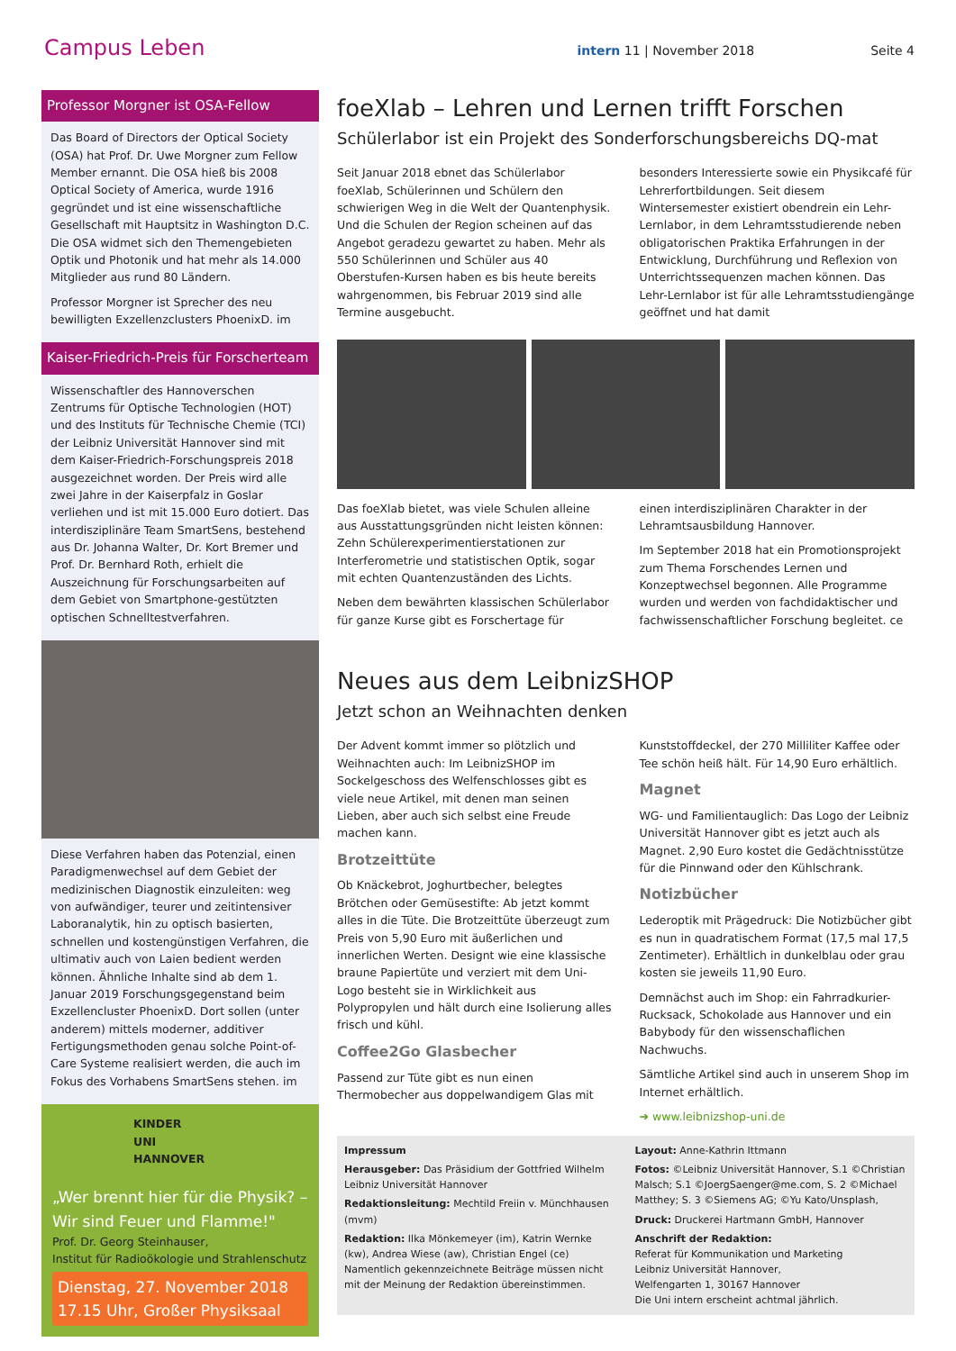Campus Leben intern 11 | November 2018 Seite 4
Professor Morgner ist OSA-Fellow
Das Board of Directors der Optical Society (OSA) hat Prof. Dr. Uwe Morgner zum Fellow Member ernannt. Die OSA hieß bis 2008 Optical Society of America, wurde 1916 gegründet und ist eine wissenschaftliche Gesellschaft mit Hauptsitz in Washington D.C. Die OSA widmet sich den Themengebieten Optik und Photonik und hat mehr als 14.000 Mitglieder aus rund 80 Ländern.
Professor Morgner ist Sprecher des neu bewilligten Exzellenzclusters PhoenixD. im
Kaiser-Friedrich-Preis für Forscherteam
Wissenschaftler des Hannoverschen Zentrums für Optische Technologien (HOT) und des Instituts für Technische Chemie (TCI) der Leibniz Universität Hannover sind mit dem Kaiser-Friedrich-Forschungspreis 2018 ausgezeichnet worden. Der Preis wird alle zwei Jahre in der Kaiserpfalz in Goslar verliehen und ist mit 15.000 Euro dotiert. Das interdisziplinäre Team SmartSens, bestehend aus Dr. Johanna Walter, Dr. Kort Bremer und Prof. Dr. Bernhard Roth, erhielt die Auszeichnung für Forschungsarbeiten auf dem Gebiet von Smartphone-gestützten optischen Schnelltestverfahren.
Diese Verfahren haben das Potenzial, einen Paradigmenwechsel auf dem Gebiet der medizinischen Diagnostik einzuleiten: weg von aufwändiger, teurer und zeitintensiver Laboranalytik, hin zu optisch basierten, schnellen und kostengünstigen Verfahren, die ultimativ auch von Laien bedient werden können. Ähnliche Inhalte sind ab dem 1. Januar 2019 Forschungsgegenstand beim Exzellencluster PhoenixD. Dort sollen (unter anderem) mittels moderner, additiver Fertigungsmethoden genau solche Point-of-Care Systeme realisiert werden, die auch im Fokus des Vorhabens SmartSens stehen. im
KINDER
UNI
HANNOVER
„Wer brennt hier für die Physik? – Wir sind Feuer und Flamme!"
Prof. Dr. Georg Steinhauser,
Institut für Radioökologie und Strahlenschutz
Dienstag, 27. November 2018
17.15 Uhr, Großer Physiksaal
foeXlab – Lehren und Lernen trifft Forschen
Schülerlabor ist ein Projekt des Sonderforschungsbereichs DQ-mat
Seit Januar 2018 ebnet das Schülerlabor foeXlab, Schülerinnen und Schülern den schwierigen Weg in die Welt der Quantenphysik. Und die Schulen der Region scheinen auf das Angebot geradezu gewartet zu haben. Mehr als 550 Schülerinnen und Schüler aus 40 Oberstufen-Kursen haben es bis heute bereits wahrgenommen, bis Februar 2019 sind alle Termine ausgebucht.
besonders Interessierte sowie ein Physikcafé für Lehrerfortbildungen. Seit diesem Wintersemester existiert obendrein ein Lehr-Lernlabor, in dem Lehramtsstudierende neben obligatorischen Praktika Erfahrungen in der Entwicklung, Durchführung und Reflexion von Unterrichtssequenzen machen können. Das Lehr-Lernlabor ist für alle Lehramtsstudiengänge geöffnet und hat damit
Das foeXlab bietet, was viele Schulen alleine aus Ausstattungsgründen nicht leisten können: Zehn Schülerexperimentierstationen zur Interferometrie und statistischen Optik, sogar mit echten Quantenzuständen des Lichts.
Neben dem bewährten klassischen Schülerlabor für ganze Kurse gibt es Forschertage für
einen interdisziplinären Charakter in der Lehramtsausbildung Hannover.
Im September 2018 hat ein Promotionsprojekt zum Thema Forschendes Lernen und Konzeptwechsel begonnen. Alle Programme wurden und werden von fachdidaktischer und fachwissenschaftlicher Forschung begleitet. ce
Neues aus dem LeibnizSHOP
Jetzt schon an Weihnachten denken
Der Advent kommt immer so plötzlich und Weihnachten auch: Im LeibnizSHOP im Sockelgeschoss des Welfenschlosses gibt es viele neue Artikel, mit denen man seinen Lieben, aber auch sich selbst eine Freude machen kann.
Brotzeittüte
Ob Knäckebrot, Joghurtbecher, belegtes Brötchen oder Gemüsestifte: Ab jetzt kommt alles in die Tüte. Die Brotzeittüte überzeugt zum Preis von 5,90 Euro mit äußerlichen und innerlichen Werten. Designt wie eine klassische braune Papiertüte und verziert mit dem Uni-Logo besteht sie in Wirklichkeit aus Polypropylen und hält durch eine Isolierung alles frisch und kühl.
Coffee2Go Glasbecher
Passend zur Tüte gibt es nun einen Thermobecher aus doppelwandigem Glas mit Kunststoffdeckel, der 270 Milliliter Kaffee oder Tee schön heiß hält. Für 14,90 Euro erhältlich.
Magnet
WG- und Familientauglich: Das Logo der Leibniz Universität Hannover gibt es jetzt auch als Magnet. 2,90 Euro kostet die Gedächtnisstütze für die Pinnwand oder den Kühlschrank.
Notizbücher
Lederoptik mit Prägedruck: Die Notizbücher gibt es nun in quadratischem Format (17,5 mal 17,5 Zentimeter). Erhältlich in dunkelblau oder grau kosten sie jeweils 11,90 Euro.
Demnächst auch im Shop: ein Fahrradkurier-Rucksack, Schokolade aus Hannover und ein Babybody für den wissenschaflichen Nachwuchs.
Sämtliche Artikel sind auch in unserem Shop im Internet erhältlich.
➔ www.leibnizshop-uni.de
Impressum
Herausgeber: Das Präsidium der Gottfried Wilhelm Leibniz Universität Hannover
Redaktionsleitung: Mechtild Freiin v. Münchhausen (mvm)
Redaktion: Ilka Mönkemeyer (im), Katrin Wernke (kw), Andrea Wiese (aw), Christian Engel (ce)
Namentlich gekennzeichnete Beiträge müssen nicht mit der Meinung der Redaktion übereinstimmen.
Layout: Anne-Kathrin Ittmann
Fotos: ©Leibniz Universität Hannover, S.1 ©Christian Malsch; S.1 ©JoergSaenger@me.com, S. 2 ©Michael Matthey; S. 3 ©Siemens AG; ©Yu Kato/Unsplash,
Druck: Druckerei Hartmann GmbH, Hannover
Anschrift der Redaktion:
Referat für Kommunikation und Marketing
Leibniz Universität Hannover,
Welfengarten 1, 30167 Hannover
Die Uni intern erscheint achtmal jährlich.